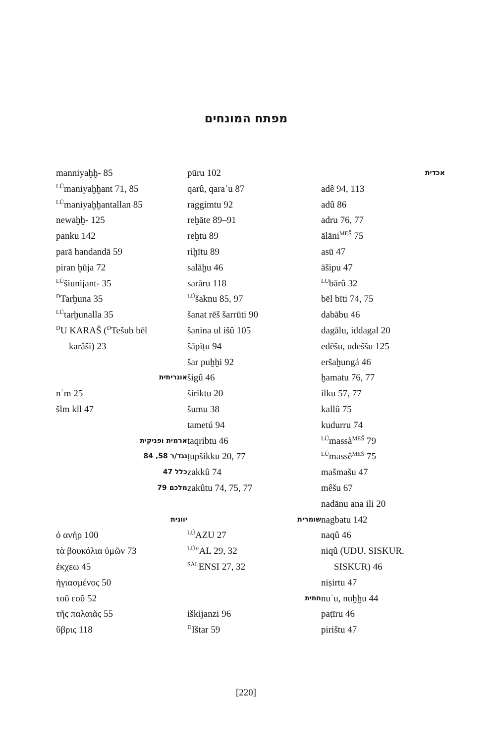מפתח המונחים
אכדית
adê 94, 113
adû 86
adru 76, 77
ālāni<sup>MEŠ</sup> 75
asū 47
āšipu 47
<sup>LU</sup>bārû 32
bēl bīti 74, 75
dabābu 46
dagālu, iddagal 20
edēšu, udeššu 125
eršaḫungá 46
ḫamatu 76, 77
ilku 57, 77
kallû 75
kudurru 74
<sup>LÚ</sup>massà<sup>MEŠ</sup> 79
<sup>LÚ</sup>massê<sup>MEŠ</sup> 75
mašmašu 47
mêšu 67
nadānu ana ili 20
nagbatu 142
naqû 46
niqû (UDU. SISKUR.
SISKUR) 46
niṣirtu 47
nuʾu, nuḫḫu 44
paṭīru 46
pirištu 47
pūru 102
qarû, qaraʾu 87
raggimtu 92
reḫāte 89–91
reḫtu 89
riḫītu 89
salāḫu 46
sarāru 118
<sup>LÚ</sup>šaknu 85, 97
šanat rēš šarrūti 90
šanina ul išû 105
šāpiṭu 94
šar puḫḫi 92
šigû 46
širiktu 20
šumu 38
tametú 94
taqribtu 46
ṭupšikku 20, 77
zakkû 74
zakûtu 74, 75, 77
שומרית
<sup>LÚ</sup>AZU 27
<sup>LÚ</sup>"AL 29, 32
<sup>SAL</sup>ENSI 27, 32
חתית
iškijanzi 96
<sup>D</sup>Ištar 59
manniyaḫḫ- 85
<sup>LÚ</sup>maniyaḫḫant 71, 85
<sup>LÚ</sup>maniyaḫḫantallan 85
newaḫḫ- 125
panku 142
parā handandā 59
piran ḫūja 72
<sup>LÚ</sup>šiunijant- 35
<sup>D</sup>Tarḫuna 35
<sup>LÚ</sup>tarḫunalla 35
<sup>D</sup>U KARAŠ (<sup>D</sup>Tešub bēl
karâši) 23
אוגריתית
nʿm 25
šlm kll 47
ארמית ופניקית
נגד/ר 58, 84
כלל 47
מלכם 79
יוונית
ὁ ανήρ 100
τὰ βουκόλια ὑμῶν 73
ἐκχεω 45
ἡγιασμένος 50
τοῦ εοῦ 52
τῆς παλαιᾶς 55
ὕβρις 118
[220]